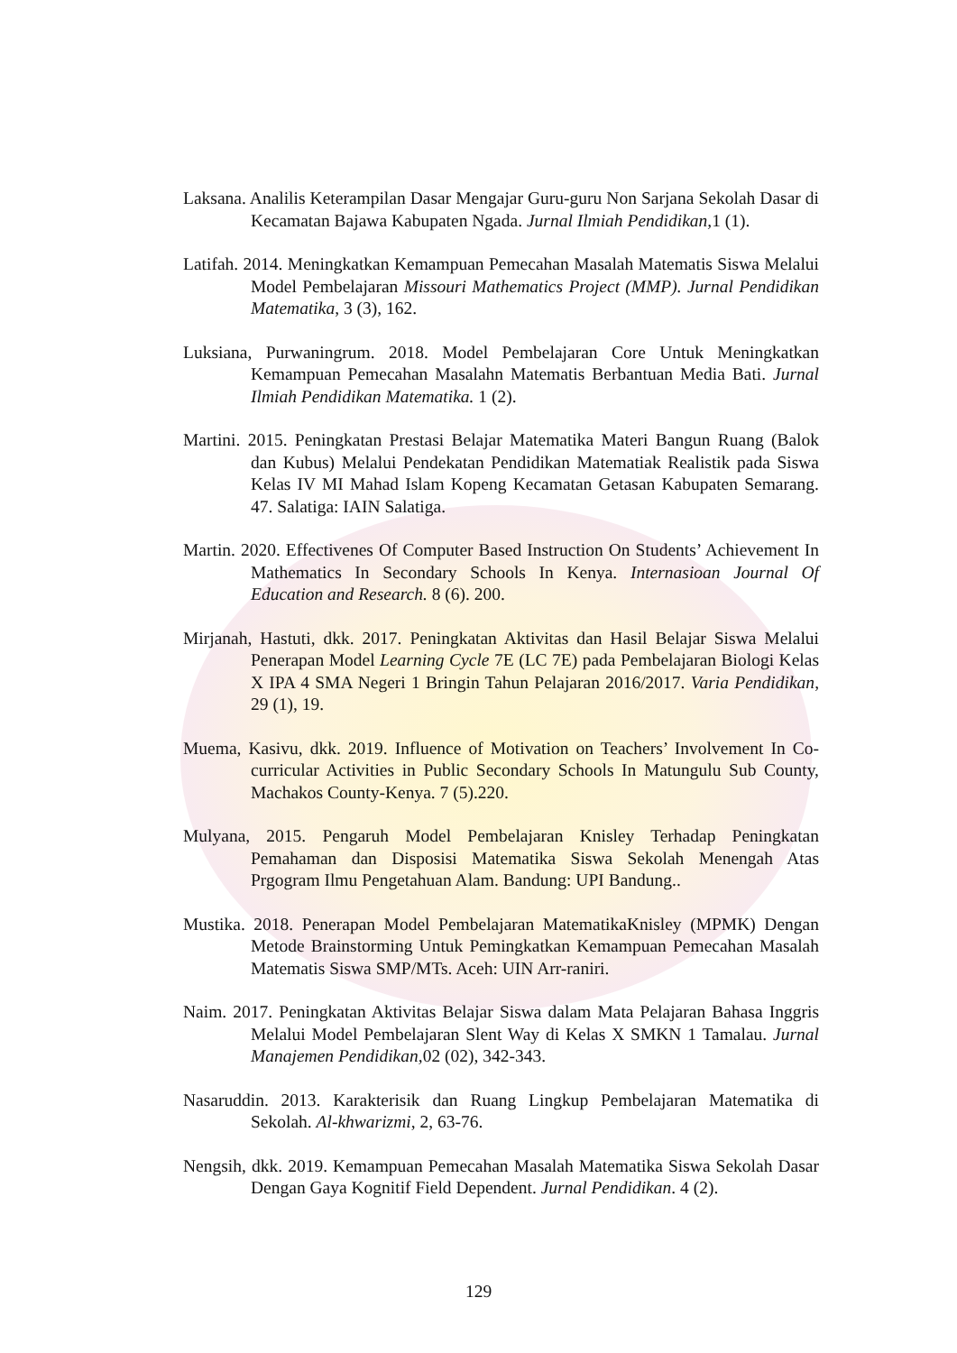Laksana. Analilis Keterampilan Dasar Mengajar Guru-guru Non Sarjana Sekolah Dasar di Kecamatan Bajawa Kabupaten Ngada. Jurnal Ilmiah Pendidikan, 1 (1).
Latifah. 2014. Meningkatkan Kemampuan Pemecahan Masalah Matematis Siswa Melalui Model Pembelajaran Missouri Mathematics Project (MMP). Jurnal Pendidikan Matematika, 3 (3), 162.
Luksiana, Purwaningrum. 2018. Model Pembelajaran Core Untuk Meningkatkan Kemampuan Pemecahan Masalahn Matematis Berbantuan Media Bati. Jurnal Ilmiah Pendidikan Matematika. 1 (2).
Martini. 2015. Peningkatan Prestasi Belajar Matematika Materi Bangun Ruang (Balok dan Kubus) Melalui Pendekatan Pendidikan Matematiak Realistik pada Siswa Kelas IV MI Mahad Islam Kopeng Kecamatan Getasan Kabupaten Semarang. 47. Salatiga: IAIN Salatiga.
Martin. 2020. Effectivenes Of Computer Based Instruction On Students’ Achievement In Mathematics In Secondary Schools In Kenya. Internasioan Journal Of Education and Research. 8 (6). 200.
Mirjanah, Hastuti, dkk. 2017. Peningkatan Aktivitas dan Hasil Belajar Siswa Melalui Penerapan Model Learning Cycle 7E (LC 7E) pada Pembelajaran Biologi Kelas X IPA 4 SMA Negeri 1 Bringin Tahun Pelajaran 2016/2017. Varia Pendidikan, 29 (1), 19.
Muema, Kasivu, dkk. 2019. Influence of Motivation on Teachers’ Involvement In Co-curricular Activities in Public Secondary Schools In Matungulu Sub County, Machakos County-Kenya. 7 (5).220.
Mulyana, 2015. Pengaruh Model Pembelajaran Knisley Terhadap Peningkatan Pemahaman dan Disposisi Matematika Siswa Sekolah Menengah Atas Prgogram Ilmu Pengetahuan Alam. Bandung: UPI Bandung..
Mustika. 2018. Penerapan Model Pembelajaran MatematikaKnisley (MPMK) Dengan Metode Brainstorming Untuk Pemingkatkan Kemampuan Pemecahan Masalah Matematis Siswa SMP/MTs. Aceh: UIN Arr-raniri.
Naim. 2017. Peningkatan Aktivitas Belajar Siswa dalam Mata Pelajaran Bahasa Inggris Melalui Model Pembelajaran Slent Way di Kelas X SMKN 1 Tamalau. Jurnal Manajemen Pendidikan, 02 (02), 342-343.
Nasaruddin. 2013. Karakterisik dan Ruang Lingkup Pembelajaran Matematika di Sekolah. Al-khwarizmi, 2, 63-76.
Nengsih, dkk. 2019. Kemampuan Pemecahan Masalah Matematika Siswa Sekolah Dasar Dengan Gaya Kognitif Field Dependent. Jurnal Pendidikan. 4 (2).
129